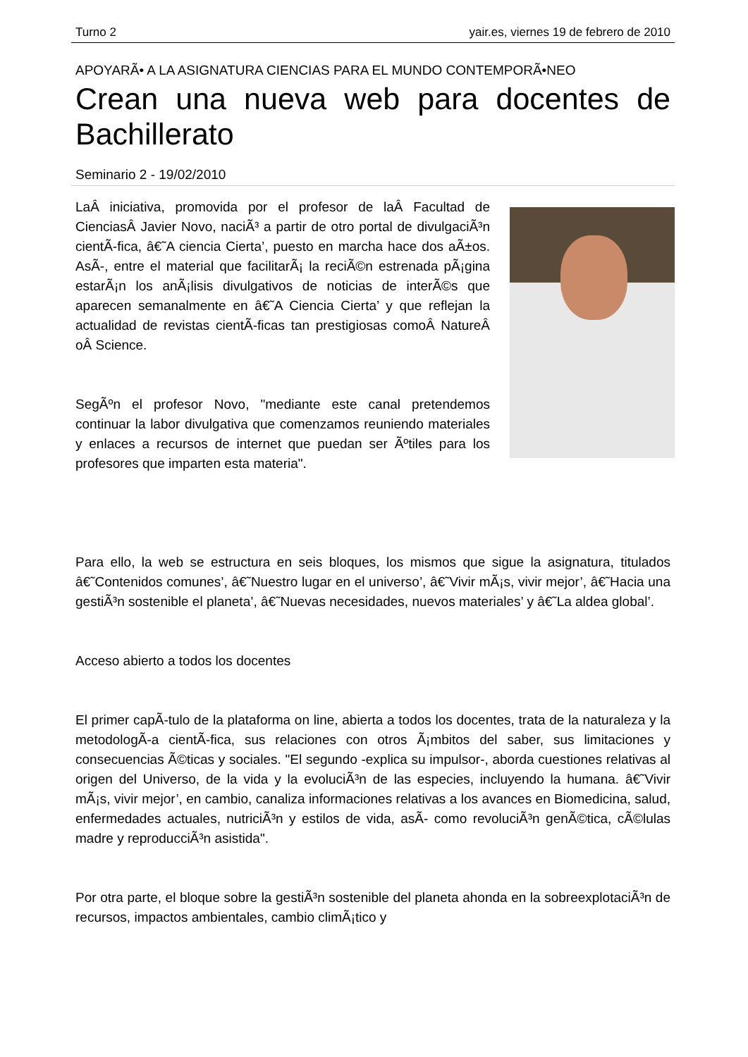Turno 2 yair.es, viernes 19 de febrero de 2010
APOYARÃ• A LA ASIGNATURA CIENCIAS PARA EL MUNDO CONTEMPORÃ•NEO
Crean una nueva web para docentes de Bachillerato
Seminario 2 - 19/02/2010
LaÂ iniciativa, promovida por el profesor de laÂ Facultad de CienciasÂ Javier Novo, naciÃ³ a partir de otro portal de divulgaciÃ³n cientÃ-fica, â€˜A ciencia Cierta’, puesto en marcha hace dos aÃ±os. AsÃ-, entre el material que facilitarÃ¡ la reciÃ©n estrenada pÃ¡gina estarÃ¡n los anÃ¡lisis divulgativos de noticias de interÃ©s que aparecen semanalmente en â€˜A Ciencia Cierta’ y que reflejan la actualidad de revistas cientÃ-ficas tan prestigiosas comoÂ NatureÂ oÂ Science.
SegÃºn el profesor Novo, "mediante este canal pretendemos continuar la labor divulgativa que comenzamos reuniendo materiales y enlaces a recursos de internet que puedan ser Ãºtiles para los profesores que imparten esta materia".
Para ello, la web se estructura en seis bloques, los mismos que sigue la asignatura, titulados â€˜Contenidos comunes’, â€˜Nuestro lugar en el universo’, â€˜Vivir mÃ¡s, vivir mejor’, â€˜Hacia una gestiÃ³n sostenible el planeta’, â€˜Nuevas necesidades, nuevos materiales’ y â€˜La aldea global’.
Acceso abierto a todos los docentes
El primer capÃ-tulo de la plataforma on line, abierta a todos los docentes, trata de la naturaleza y la metodologÃ-a cientÃ-fica, sus relaciones con otros Ã¡mbitos del saber, sus limitaciones y consecuencias Ã©ticas y sociales. "El segundo -explica su impulsor-, aborda cuestiones relativas al origen del Universo, de la vida y la evoluciÃ³n de las especies, incluyendo la humana. â€˜Vivir mÃ¡s, vivir mejor’, en cambio, canaliza informaciones relativas a los avances en Biomedicina, salud, enfermedades actuales, nutriciÃ³n y estilos de vida, asÃ- como revoluciÃ³n genÃ©tica, cÃ©lulas madre y reproducciÃ³n asistida".
Por otra parte, el bloque sobre la gestiÃ³n sostenible del planeta ahonda en la sobreexplotaciÃ³n de recursos, impactos ambientales, cambio climÃ¡tico y